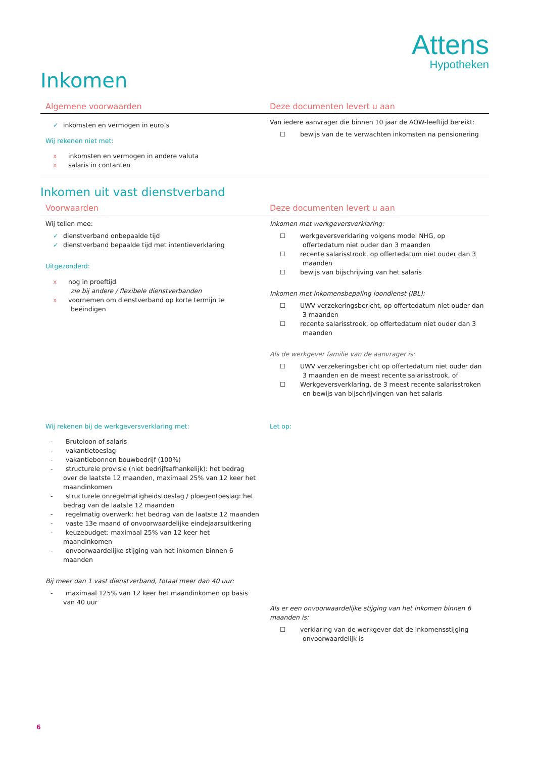Attens
Hypotheken
Inkomen
| Algemene voorwaarden | Deze documenten levert u aan |
| --- | --- |
| ✓ inkomsten en vermogen in euro’s Wij rekenen niet met: x inkomsten en vermogen in andere valuta x salaris in contanten | Van iedere aanvrager die binnen 10 jaar de AOW-leeftijd bereikt: ☐ bewijs van de te verwachten inkomsten na pensionering |
Inkomen uit vast dienstverband
| Voorwaarden | Deze documenten levert u aan |
| --- | --- |
| Wij tellen mee: ✓ dienstverband onbepaalde tijd ✓ dienstverband bepaalde tijd met intentieverklaring Uitgezonderd: x nog in proeftijd zie bij andere / flexibele dienstverbanden x voornemen om dienstverband op korte termijn te beëindigen | Inkomen met werkgeversverklaring: ☐ werkgeversverklaring volgens model NHG, op offertedatum niet ouder dan 3 maanden ☐ recente salarisstrook, op offertedatum niet ouder dan 3 maanden ☐ bewijs van bijschrijving van het salaris Inkomen met inkomensbepaling loondienst (IBL): ☐ UWV verzekeringsbericht, op offertedatum niet ouder dan 3 maanden ☐ recente salarisstrook, op offertedatum niet ouder dan 3 maanden Als de werkgever familie van de aanvrager is: ☐ UWV verzekeringsbericht op offertedatum niet ouder dan 3 maanden en de meest recente salarisstrook, of ☐ Werkgeversverklaring, de 3 meest recente salarisstroken en bewijs van bijschrijvingen van het salaris |
| Wij rekenen bij de werkgeversverklaring met: - Brutoloon of salaris - vakantietoeslag - vakantiebonnen bouwbedrijf (100%) - structurele provisie (niet bedrijfsafhankelijk): het bedrag over de laatste 12 maanden, maximaal 25% van 12 keer het maandinkomen - structurele onregelmatigheidstoeslag / ploegentoeslag: het bedrag van de laatste 12 maanden - regelmatig overwerk: het bedrag van de laatste 12 maanden - vaste 13e maand of onvoorwaardelijke eindejaarsuitkering - keuzebudget: maximaal 25% van 12 keer het maandinkomen - onvoorwaardelijke stijging van het inkomen binnen 6 maanden Bij meer dan 1 vast dienstverband, totaal meer dan 40 uur: - maximaal 125% van 12 keer het maandinkomen op basis van 40 uur | Let op: Als er een onvoorwaardelijke stijging van het inkomen binnen 6 maanden is: ☐ verklaring van de werkgever dat de inkomensstijging onvoorwaardelijk is |
6